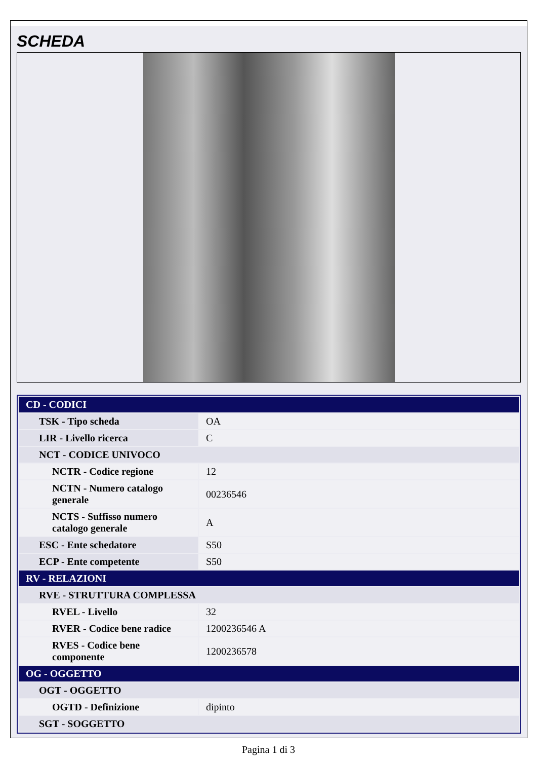SCHEDA
| CD - CODICI | |
| TSK - Tipo scheda | OA |
| LIR - Livello ricerca | C |
| NCT - CODICE UNIVOCO | |
| NCTR - Codice regione | 12 |
| NCTN - Numero catalogo generale | 00236546 |
| NCTS - Suffisso numero catalogo generale | A |
| ESC - Ente schedatore | S50 |
| ECP - Ente competente | S50 |
| RV - RELAZIONI | |
| RVE - STRUTTURA COMPLESSA | |
| RVEL - Livello | 32 |
| RVER - Codice bene radice | 1200236546 A |
| RVES - Codice bene componente | 1200236578 |
| OG - OGGETTO | |
| OGT - OGGETTO | |
| OGTD - Definizione | dipinto |
| SGT - SOGGETTO | |
Pagina 1 di 3